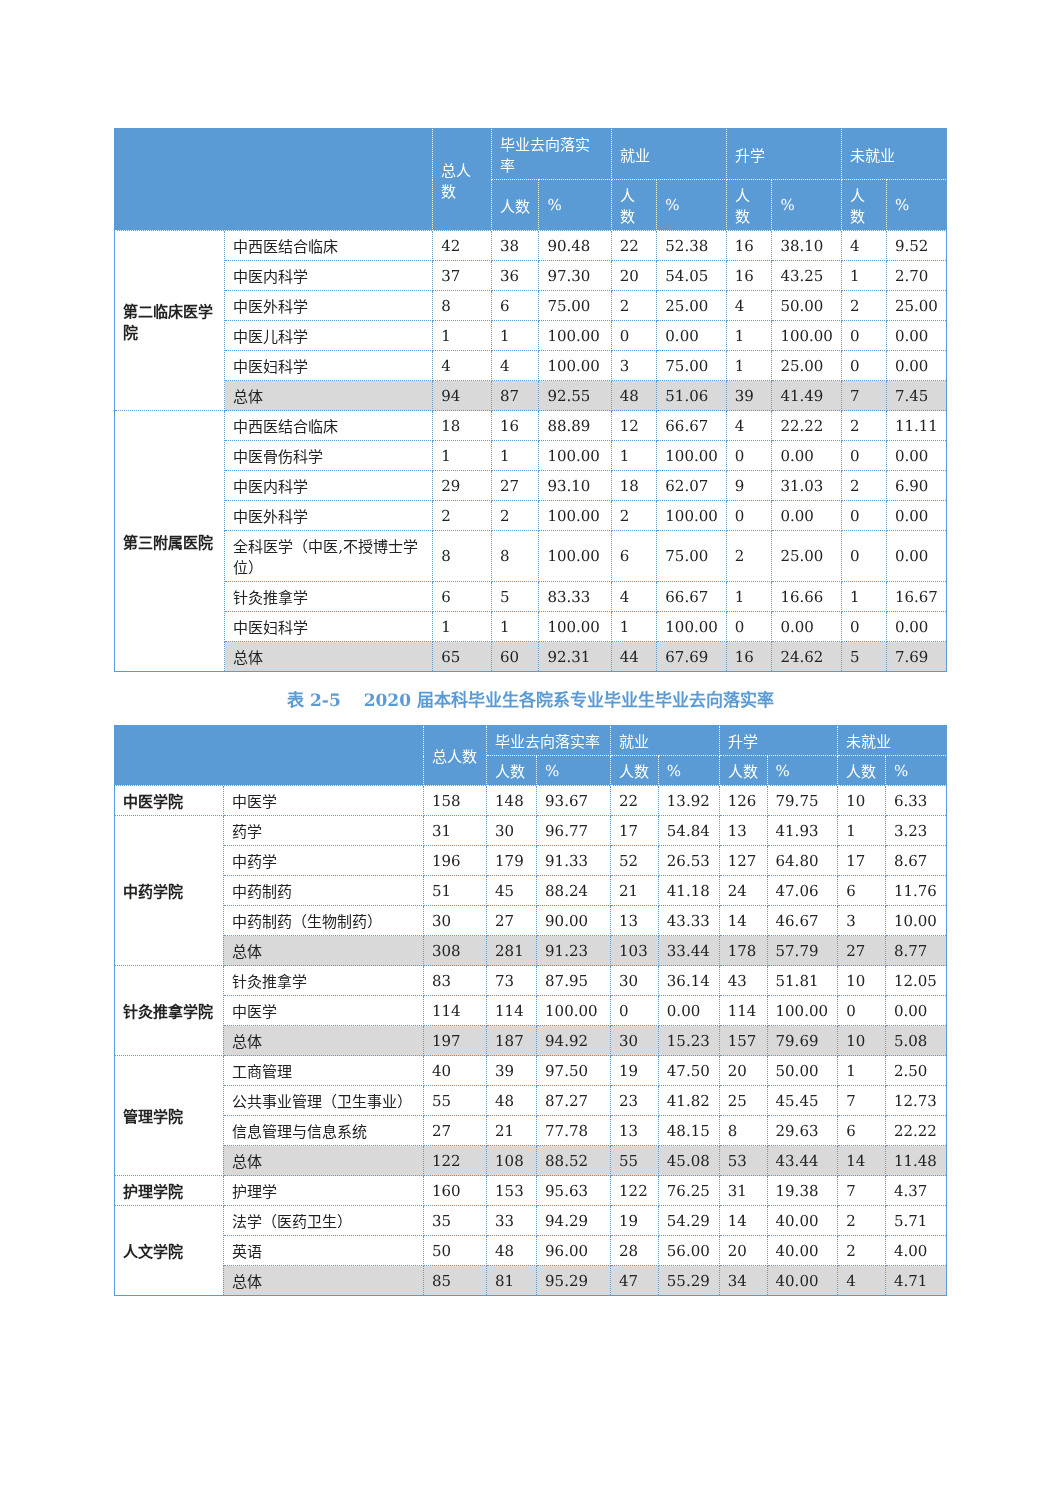| | | 总人数 | 毕业去向落实率 | | 就业 | | 升学 | | 未就业 | |
| --- | --- | --- | --- | --- | --- | --- | --- | --- | --- | --- |
| | | | 人数 | % | 人数 | % | 人数 | % | 人数 | % |
| 第二临床医学院 | 中西医结合临床 | 42 | 38 | 90.48 | 22 | 52.38 | 16 | 38.10 | 4 | 9.52 |
| | 中医内科学 | 37 | 36 | 97.30 | 20 | 54.05 | 16 | 43.25 | 1 | 2.70 |
| | 中医外科学 | 8 | 6 | 75.00 | 2 | 25.00 | 4 | 50.00 | 2 | 25.00 |
| | 中医儿科学 | 1 | 1 | 100.00 | 0 | 0.00 | 1 | 100.00 | 0 | 0.00 |
| | 中医妇科学 | 4 | 4 | 100.00 | 3 | 75.00 | 1 | 25.00 | 0 | 0.00 |
| | 总体 | 94 | 87 | 92.55 | 48 | 51.06 | 39 | 41.49 | 7 | 7.45 |
| 第三附属医院 | 中西医结合临床 | 18 | 16 | 88.89 | 12 | 66.67 | 4 | 22.22 | 2 | 11.11 |
| | 中医骨伤科学 | 1 | 1 | 100.00 | 1 | 100.00 | 0 | 0.00 | 0 | 0.00 |
| | 中医内科学 | 29 | 27 | 93.10 | 18 | 62.07 | 9 | 31.03 | 2 | 6.90 |
| | 中医外科学 | 2 | 2 | 100.00 | 2 | 100.00 | 0 | 0.00 | 0 | 0.00 |
| | 全科医学（中医,不授博士学位） | 8 | 8 | 100.00 | 6 | 75.00 | 2 | 25.00 | 0 | 0.00 |
| | 针灸推拿学 | 6 | 5 | 83.33 | 4 | 66.67 | 1 | 16.66 | 1 | 16.67 |
| | 中医妇科学 | 1 | 1 | 100.00 | 1 | 100.00 | 0 | 0.00 | 0 | 0.00 |
| | 总体 | 65 | 60 | 92.31 | 44 | 67.69 | 16 | 24.62 | 5 | 7.69 |
表 2-5　 2020 届本科毕业生各院系专业毕业生毕业去向落实率
| | | 总人数 | 毕业去向落实率 | | 就业 | | 升学 | | 未就业 | |
| --- | --- | --- | --- | --- | --- | --- | --- | --- | --- | --- |
| | | | 人数 | % | 人数 | % | 人数 | % | 人数 | % |
| 中医学院 | 中医学 | 158 | 148 | 93.67 | 22 | 13.92 | 126 | 79.75 | 10 | 6.33 |
| 中药学院 | 药学 | 31 | 30 | 96.77 | 17 | 54.84 | 13 | 41.93 | 1 | 3.23 |
| | 中药学 | 196 | 179 | 91.33 | 52 | 26.53 | 127 | 64.80 | 17 | 8.67 |
| | 中药制药 | 51 | 45 | 88.24 | 21 | 41.18 | 24 | 47.06 | 6 | 11.76 |
| | 中药制药（生物制药） | 30 | 27 | 90.00 | 13 | 43.33 | 14 | 46.67 | 3 | 10.00 |
| | 总体 | 308 | 281 | 91.23 | 103 | 33.44 | 178 | 57.79 | 27 | 8.77 |
| 针灸推拿学院 | 针灸推拿学 | 83 | 73 | 87.95 | 30 | 36.14 | 43 | 51.81 | 10 | 12.05 |
| | 中医学 | 114 | 114 | 100.00 | 0 | 0.00 | 114 | 100.00 | 0 | 0.00 |
| | 总体 | 197 | 187 | 94.92 | 30 | 15.23 | 157 | 79.69 | 10 | 5.08 |
| 管理学院 | 工商管理 | 40 | 39 | 97.50 | 19 | 47.50 | 20 | 50.00 | 1 | 2.50 |
| | 公共事业管理（卫生事业） | 55 | 48 | 87.27 | 23 | 41.82 | 25 | 45.45 | 7 | 12.73 |
| | 信息管理与信息系统 | 27 | 21 | 77.78 | 13 | 48.15 | 8 | 29.63 | 6 | 22.22 |
| | 总体 | 122 | 108 | 88.52 | 55 | 45.08 | 53 | 43.44 | 14 | 11.48 |
| 护理学院 | 护理学 | 160 | 153 | 95.63 | 122 | 76.25 | 31 | 19.38 | 7 | 4.37 |
| 人文学院 | 法学（医药卫生） | 35 | 33 | 94.29 | 19 | 54.29 | 14 | 40.00 | 2 | 5.71 |
| | 英语 | 50 | 48 | 96.00 | 28 | 56.00 | 20 | 40.00 | 2 | 4.00 |
| | 总体 | 85 | 81 | 95.29 | 47 | 55.29 | 34 | 40.00 | 4 | 4.71 |